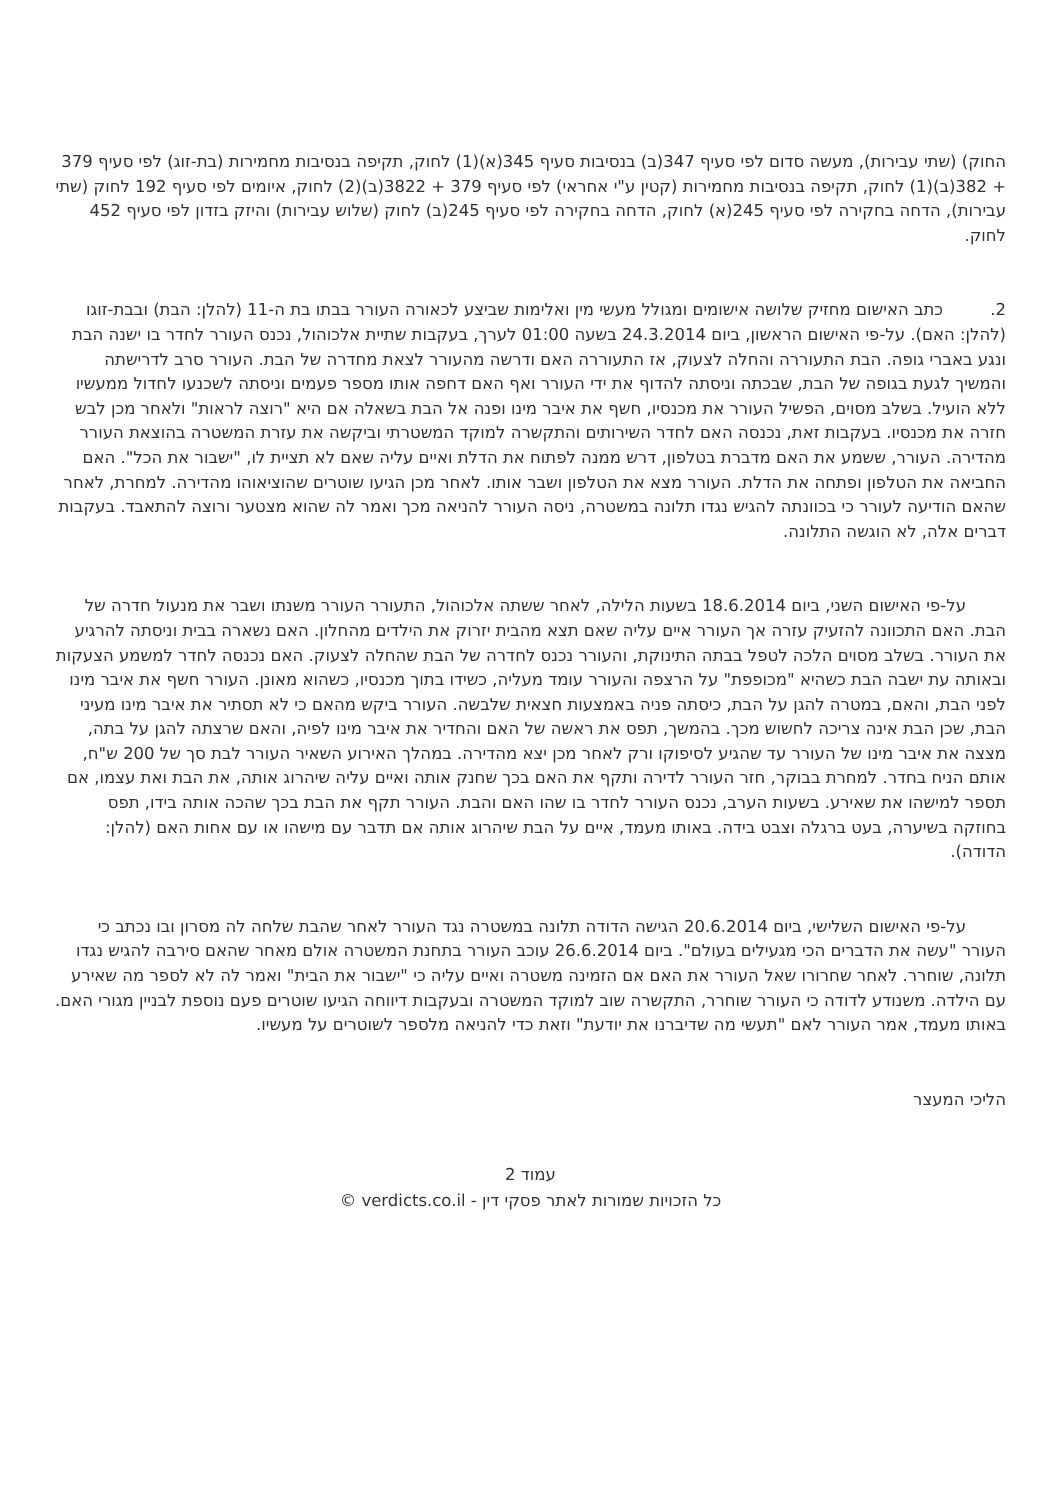החוק) (שתי עבירות), מעשה סדום לפי סעיף 347(ב) בנסיבות סעיף 345(א)(1) לחוק, תקיפה בנסיבות מחמירות (בת-זוג) לפי סעיף 379 + 382(ב)(1) לחוק, תקיפה בנסיבות מחמירות (קטין ע"י אחראי) לפי סעיף 379 + 3822(ב)(2) לחוק, איומים לפי סעיף 192 לחוק (שתי עבירות), הדחה בחקירה לפי סעיף 245(א) לחוק, הדחה בחקירה לפי סעיף 245(ב) לחוק (שלוש עבירות) והיזק בזדון לפי סעיף 452 לחוק.
2. כתב האישום מחזיק שלושה אישומים ומגולל מעשי מין ואלימות שביצע לכאורה העורר בבתו בת ה-11 (להלן: הבת) ובבת-זוגו (להלן: האם). על-פי האישום הראשון, ביום 24.3.2014 בשעה 01:00 לערך, בעקבות שתיית אלכוהול, נכנס העורר לחדר בו ישנה הבת ונגע באברי גופה. הבת התעוררה והחלה לצעוק, אז התעוררה האם ודרשה מהעורר לצאת מחדרה של הבת. העורר סרב לדרישתה והמשיך לגעת בגופה של הבת, שבכתה וניסתה להדוף את ידי העורר ואף האם דחפה אותו מספר פעמים וניסתה לשכנעו לחדול ממעשיו ללא הועיל. בשלב מסוים, הפשיל העורר את מכנסיו, חשף את איבר מינו ופנה אל הבת בשאלה אם היא "רוצה לראות" ולאחר מכן לבש חזרה את מכנסיו. בעקבות זאת, נכנסה האם לחדר השירותים והתקשרה למוקד המשטרתי וביקשה את עזרת המשטרה בהוצאת העורר מהדירה. העורר, ששמע את האם מדברת בטלפון, דרש ממנה לפתוח את הדלת ואיים עליה שאם לא תציית לו, "ישבור את הכל". האם החביאה את הטלפון ופתחה את הדלת. העורר מצא את הטלפון ושבר אותו. לאחר מכן הגיעו שוטרים שהוציאוהו מהדירה. למחרת, לאחר שהאם הודיעה לעורר כי בכוונתה להגיש נגדו תלונה במשטרה, ניסה העורר להניאה מכך ואמר לה שהוא מצטער ורוצה להתאבד. בעקבות דברים אלה, לא הוגשה התלונה.
על-פי האישום השני, ביום 18.6.2014 בשעות הלילה, לאחר ששתה אלכוהול, התעורר העורר משנתו ושבר את מנעול חדרה של הבת. האם התכוונה להזעיק עזרה אך העורר איים עליה שאם תצא מהבית יזרוק את הילדים מהחלון. האם נשארה בבית וניסתה להרגיע את העורר. בשלב מסוים הלכה לטפל בבתה התינוקת, והעורר נכנס לחדרה של הבת שהחלה לצעוק. האם נכנסה לחדר למשמע הצעקות ובאותה עת ישבה הבת כשהיא "מכופפת" על הרצפה והעורר עומד מעליה, כשידו בתוך מכנסיו, כשהוא מאונן. העורר חשף את איבר מינו לפני הבת, והאם, במטרה להגן על הבת, כיסתה פניה באמצעות חצאית שלבשה. העורר ביקש מהאם כי לא תסתיר את איבר מינו מעיני הבת, שכן הבת אינה צריכה לחשוש מכך. בהמשך, תפס את ראשה של האם והחדיר את איבר מינו לפיה, והאם שרצתה להגן על בתה, מצצה את איבר מינו של העורר עד שהגיע לסיפוקו ורק לאחר מכן יצא מהדירה. במהלך האירוע השאיר העורר לבת סך של 200 ש"ח, אותם הניח בחדר. למחרת בבוקר, חזר העורר לדירה ותקף את האם בכך שחנק אותה ואיים עליה שיהרוג אותה, את הבת ואת עצמו, אם תספר למישהו את שאירע. בשעות הערב, נכנס העורר לחדר בו שהו האם והבת. העורר תקף את הבת בכך שהכה אותה בידו, תפס בחוזקה בשיערה, בעט ברגלה וצבט בידה. באותו מעמד, איים על הבת שיהרוג אותה אם תדבר עם מישהו או עם אחות האם (להלן: הדודה).
על-פי האישום השלישי, ביום 20.6.2014 הגישה הדודה תלונה במשטרה נגד העורר לאחר שהבת שלחה לה מסרון ובו נכתב כי העורר "עשה את הדברים הכי מגעילים בעולם". ביום 26.6.2014 עוכב העורר בתחנת המשטרה אולם מאחר שהאם סירבה להגיש נגדו תלונה, שוחרר. לאחר שחרורו שאל העורר את האם אם הזמינה משטרה ואיים עליה כי "ישבור את הבית" ואמר לה לא לספר מה שאירע עם הילדה. משנודע לדודה כי העורר שוחרר, התקשרה שוב למוקד המשטרה ובעקבות דיווחה הגיעו שוטרים פעם נוספת לבניין מגורי האם. באותו מעמד, אמר העורר לאם "תעשי מה שדיברנו את יודעת" וזאת כדי להניאה מלספר לשוטרים על מעשיו.
הליכי המעצר
עמוד 2
כל הזכויות שמורות לאתר פסקי דין - verdicts.co.il ©